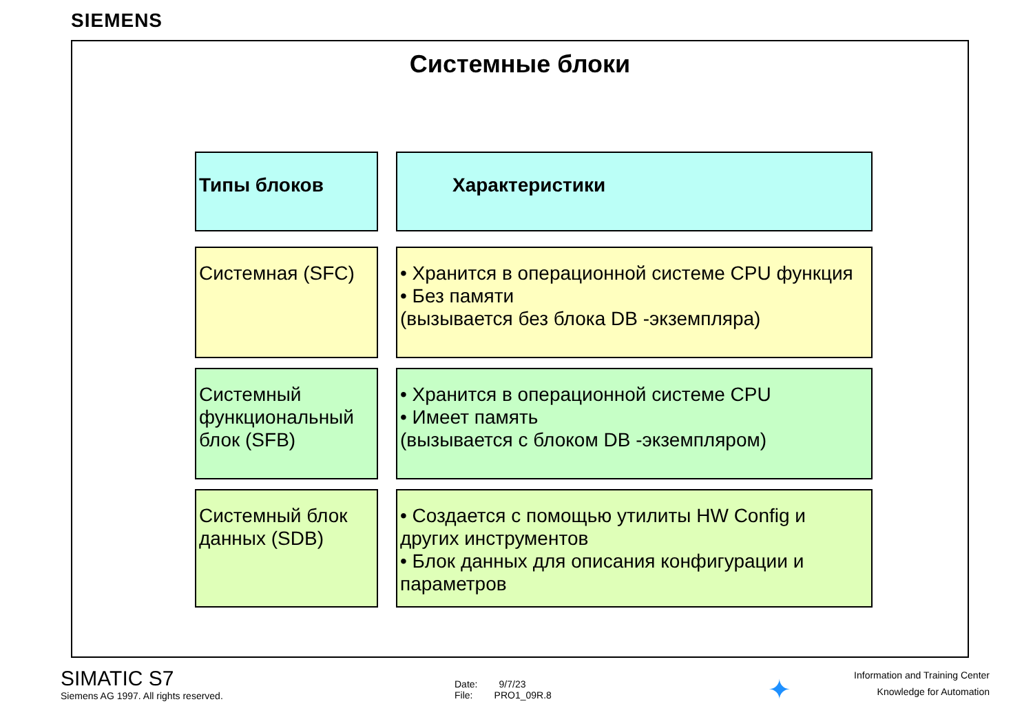SIEMENS
Системные блоки
Типы блоков Характеристики
Системная (SFC) • Хранится в операционной системе CPU функция
• Без памяти
(вызывается без блока DB -экземпляра)
Системный функциональный блок (SFB)
• Хранится в операционной системе CPU
• Имеет память
(вызывается с блоком DB -экземпляром)
Системный блок данных (SDB)
• Создается с помощью утилиты HW Config и других инструментов
• Блок данных для описания конфигурации и параметров
SIMATIC S7
Siemens AG 1997. All rights reserved.
Date: 9/7/23
File: PRO1_09R.8
✦
Information and Training Center
Knowledge for Automation